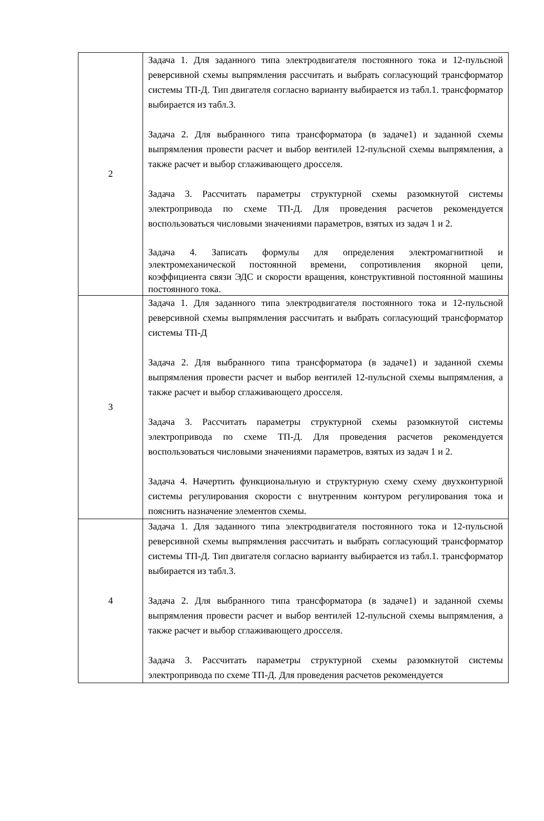| 2 | Задача 1. Для заданного типа электродвигателя постоянного тока и 12-пульсной реверсивной схемы выпрямления рассчитать и выбрать согласующий трансформатор системы ТП-Д. Тип двигателя согласно варианту выбирается из табл.1. трансформатор выбирается из табл.3. Задача 2. Для выбранного типа трансформатора (в задаче1) и заданной схемы выпрямления провести расчет и выбор вентилей 12-пульсной схемы выпрямления, а также расчет и выбор сглаживающего дросселя. Задача 3. Рассчитать параметры структурной схемы разомкнутой системы электропривода по схеме ТП-Д. Для проведения расчетов рекомендуется воспользоваться числовыми значениями параметров, взятых из задач 1 и 2. Задача 4. Записать формулы для определения электромагнитной и электромеханической постоянной времени, сопротивления якорной цепи, коэффициента связи ЭДС и скорости вращения, конструктивной постоянной машины постоянного тока. |
| 3 | Задача 1. Для заданного типа электродвигателя постоянного тока и 12-пульсной реверсивной схемы выпрямления рассчитать и выбрать согласующий трансформатор системы ТП-Д Задача 2. Для выбранного типа трансформатора (в задаче1) и заданной схемы выпрямления провести расчет и выбор вентилей 12-пульсной схемы выпрямления, а также расчет и выбор сглаживающего дросселя. Задача 3. Рассчитать параметры структурной схемы разомкнутой системы электропривода по схеме ТП-Д. Для проведения расчетов рекомендуется воспользоваться числовыми значениями параметров, взятых из задач 1 и 2. Задача 4. Начертить функциональную и структурную схему схему двухконтурной системы регулирования скорости с внутренним контуром регулирования тока и пояснить назначение элементов схемы. |
| 4 | Задача 1. Для заданного типа электродвигателя постоянного тока и 12-пульсной реверсивной схемы выпрямления рассчитать и выбрать согласующий трансформатор системы ТП-Д. Тип двигателя согласно варианту выбирается из табл.1. трансформатор выбирается из табл.3. Задача 2. Для выбранного типа трансформатора (в задаче1) и заданной схемы выпрямления провести расчет и выбор вентилей 12-пульсной схемы выпрямления, а также расчет и выбор сглаживающего дросселя. Задача 3. Рассчитать параметры структурной схемы разомкнутой системы электропривода по схеме ТП-Д. Для проведения расчетов рекомендуется |